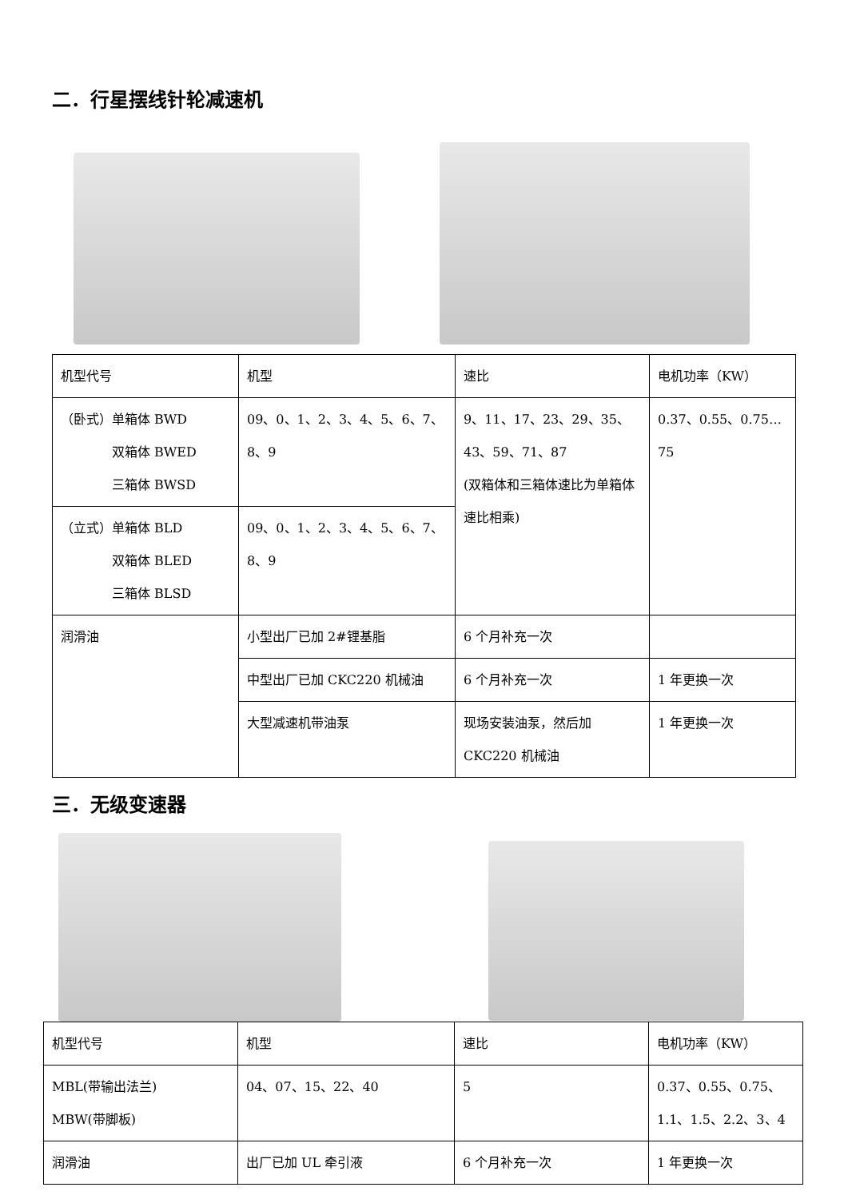二．行星摆线针轮减速机
| 机型代号 | 机型 | 速比 | 电机功率（KW） |
| （卧式）单箱体 BWD 双箱体 BWED 三箱体 BWSD | 09、0、1、2、3、4、5、6、7、8、9 | 9、11、17、23、29、35、43、59、71、87 (双箱体和三箱体速比为单箱体速比相乘) | 0.37、0.55、0.75…75 |
| （立式）单箱体 BLD 双箱体 BLED 三箱体 BLSD | 09、0、1、2、3、4、5、6、7、8、9 | | |
| 润滑油 | 小型出厂已加 2#锂基脂 | 6 个月补充一次 | |
| | 中型出厂已加 CKC220 机械油 | 6 个月补充一次 | 1 年更换一次 |
| | 大型减速机带油泵 | 现场安装油泵，然后加 CKC220 机械油 | 1 年更换一次 |
三．无级变速器
| 机型代号 | 机型 | 速比 | 电机功率（KW） |
| MBL(带输出法兰) MBW(带脚板) | 04、07、15、22、40 | 5 | 0.37、0.55、0.75、1.1、1.5、2.2、3、4 |
| 润滑油 | 出厂已加 UL 牵引液 | 6 个月补充一次 | 1 年更换一次 |